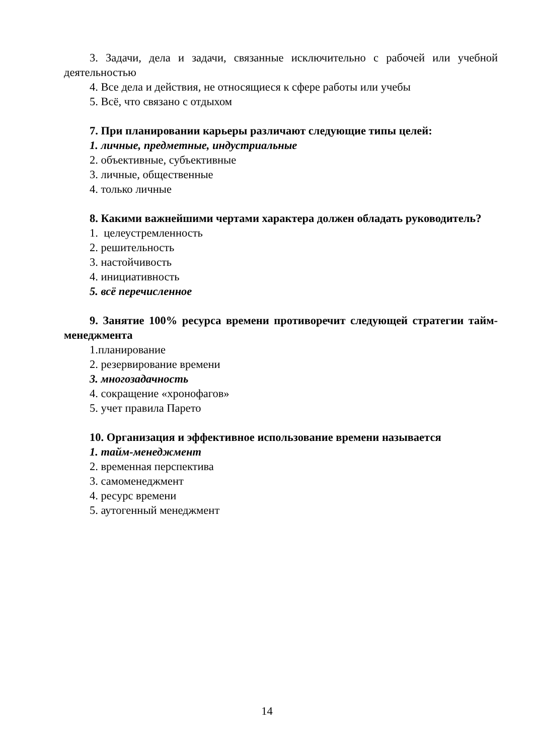3. Задачи, дела и задачи, связанные исключительно с рабочей или учебной деятельностью
4. Все дела и действия, не относящиеся к сфере работы или учебы
5. Всё, что связано с отдыхом
7. При планировании карьеры различают следующие типы целей:
1. личные, предметные, индустриальные
2. объективные, субъективные
3. личные, общественные
4. только личные
8. Какими важнейшими чертами характера должен обладать руководитель?
1. целеустремленность
2. решительность
3. настойчивость
4. инициативность
5. всё перечисленное
9. Занятие 100% ресурса времени противоречит следующей стратегии тайм-менеджмента
1.планирование
2. резервирование времени
3. многозадачность
4. сокращение «хронофагов»
5. учет правила Парето
10. Организация и эффективное использование времени называется
1. тайм-менеджмент
2. временная перспектива
3. самоменеджмент
4. ресурс времени
5. аутогенный менеджмент
14